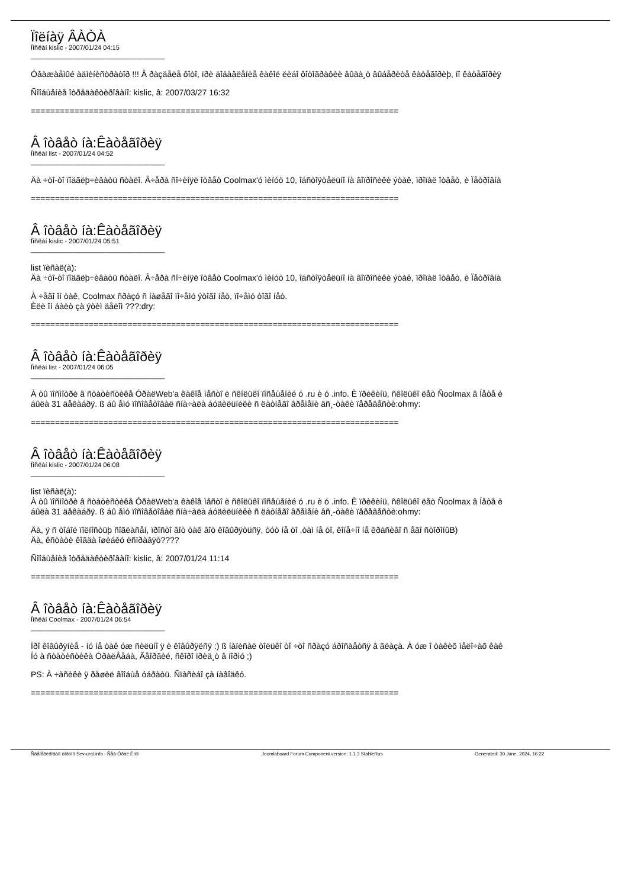Ïîëíàÿ ÂÀÒÀ
Ïîñëàí kislic - 2007/01/24 04:15
_____________________________________
Óâàæàåìûé àäìèíèñòðàòîð !!! Â ðàçäåëå ôîòî, ïðè äîáàâëåíèå êàêîé ëèáî ôîòîãðàôèè âûäà¸ò âûáåðèòå êàòåãîðèþ, íî êàòåãîðèÿ
Ñîîáùåíèå îòðåäàêòèðîâàíî: kislic, â: 2007/03/27 16:32
============================================================================
Â îòâåò íà:Êàòåãîðèÿ
Ïîñëàí list - 2007/01/24 04:52
_____________________________________
Äà ÷òî-òî ïîäãëþ÷èâàòü ñòàëî. Â÷åðà ñî÷èíÿë îòâåò Coolmax'ó ìèíóò 10, îáñòîÿòåëüíî íà âîïðîñèêè ýòàê, ïðîïàë îòâåò, è Ïåòðîâíà
============================================================================
Â îòâåò íà:Êàòåãîðèÿ
Ïîñëàí kislic - 2007/01/24 05:51
_____________________________________
list ïèñàë(à):
Äà ÷òî-òî ïîäãëþ÷èâàòü ñòàëî. Â÷åðà ñî÷èíÿë îòâåò Coolmax'ó ìèíóò 10, îáñòîÿòåëüíî íà âîïðîñèêè ýòàê, ïðîïàë îòâåò, è Ïåòðîâíà
À ÷åãî îí òàê, Coolmax ñðàçó ñ íàøåãî ïî÷åìó ýòîãî íåò, ïî÷åìó òîãî íåò.
Èëè îí áàèò çà ýòèì äåëîì ???:dry:
============================================================================
Â îòâåò íà:Êàòåãîðèÿ
Ïîñëàí list - 2007/01/24 06:05
_____________________________________
À òû ïîñìîòðè â ñòàòèñòèêå ÓðàëWeb'a êàêîå ìåñòî è ñêîëüêî ïîñåùåíèé ó .ru è ó .info. È ïðèêèíü, ñêîëüêî ëåò Ñoolmax â Íåòå è
áûëà 31 äåêàáðÿ. ß áû åìó ïîñîâåòîâàë ñíà÷àëà áóäèëüíèêè ñ ëàòíåãî âðåìåíè âñ¸-òàêè ïåðåâåñòè:ohmy:
============================================================================
Â îòâåò íà:Êàòåãîðèÿ
Ïîñëàí kislic - 2007/01/24 06:08
_____________________________________
list ïèñàë(à):
À òû ïîñìîòðè â ñòàòèñòèêå ÓðàëWeb'a êàêîå ìåñòî è ñêîëüêî ïîñåùåíèé ó .ru è ó .info. È ïðèêèíü, ñêîëüêî ëåò Ñoolmax â Íåòå è
áûëà 31 äåêàáðÿ. ß áû åìó ïîñîâåòîâàë ñíà÷àëà áóäèëüíèêè ñ ëàòíåãî âðåìåíè âñ¸-òàêè ïåðåâåñòè:ohmy:
Äà, ÿ ñ òîáîé ïîëíîñòüþ ñîãëàñåí, ïðîñòî âîò òàê âîò êîâûðÿòüñÿ, òóò íå òî ,òàì íå òî, êîíå÷íî íå êðàñèâî ñ åãî ñòîðîíûB)
Äà, êñòàòè êîãäà îøèáêó èñïðàâÿò????
Ñîîáùåíèå îòðåäàêòèðîâàíî: kislic, â: 2007/01/24 11:14
============================================================================
Â îòâåò íà:Êàòåãîðèÿ
Ïîñëàí Coolmax - 2007/01/24 06:54
_____________________________________
Ïðî êîâûðÿíèå - íó íå òàê óæ ñèëüíî ÿ è êîâûðÿëñÿ :) ß íàïèñàë òîëüêî òî ÷òî ñðàçó áðîñàåòñÿ â ãëàçà. À óæ î òàêèõ ìåëî÷àõ êàê
Íó à ñòàòèñòèêà ÓðàëÂåáà, Ãåîðãèé, ñêîðî ïðèä¸ò â íîðìó ;)
PS: À ÷àñèêè ÿ ðåøèë âîîáùå óáðàòü. Ñïàñèáî çà íàâîäêó.
============================================================================
Ñãåíåðèðîâàíî ôîðóìîì Sev-ural.info - Ñåâ-Óðàë.Èíôî Joomlaboard Forum Component version: 1.1.3 StableRus Generated: 30 June, 2024, 16:22